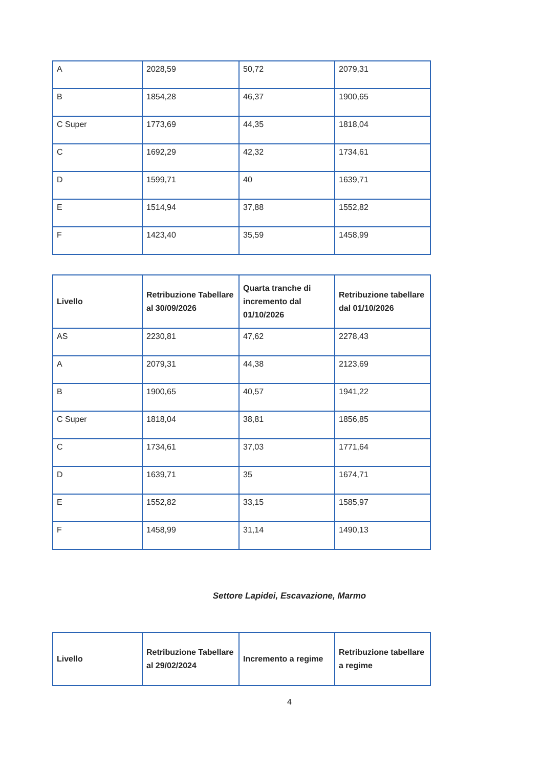| A | 2028,59 | 50,72 | 2079,31 |
| B | 1854,28 | 46,37 | 1900,65 |
| C Super | 1773,69 | 44,35 | 1818,04 |
| C | 1692,29 | 42,32 | 1734,61 |
| D | 1599,71 | 40 | 1639,71 |
| E | 1514,94 | 37,88 | 1552,82 |
| F | 1423,40 | 35,59 | 1458,99 |
| Livello | Retribuzione Tabellare al 30/09/2026 | Quarta tranche di incremento dal 01/10/2026 | Retribuzione tabellare dal 01/10/2026 |
| --- | --- | --- | --- |
| AS | 2230,81 | 47,62 | 2278,43 |
| A | 2079,31 | 44,38 | 2123,69 |
| B | 1900,65 | 40,57 | 1941,22 |
| C Super | 1818,04 | 38,81 | 1856,85 |
| C | 1734,61 | 37,03 | 1771,64 |
| D | 1639,71 | 35 | 1674,71 |
| E | 1552,82 | 33,15 | 1585,97 |
| F | 1458,99 | 31,14 | 1490,13 |
Settore Lapidei, Escavazione, Marmo
| Livello | Retribuzione Tabellare al 29/02/2024 | Incremento a regime | Retribuzione tabellare a regime |
| --- | --- | --- | --- |
4